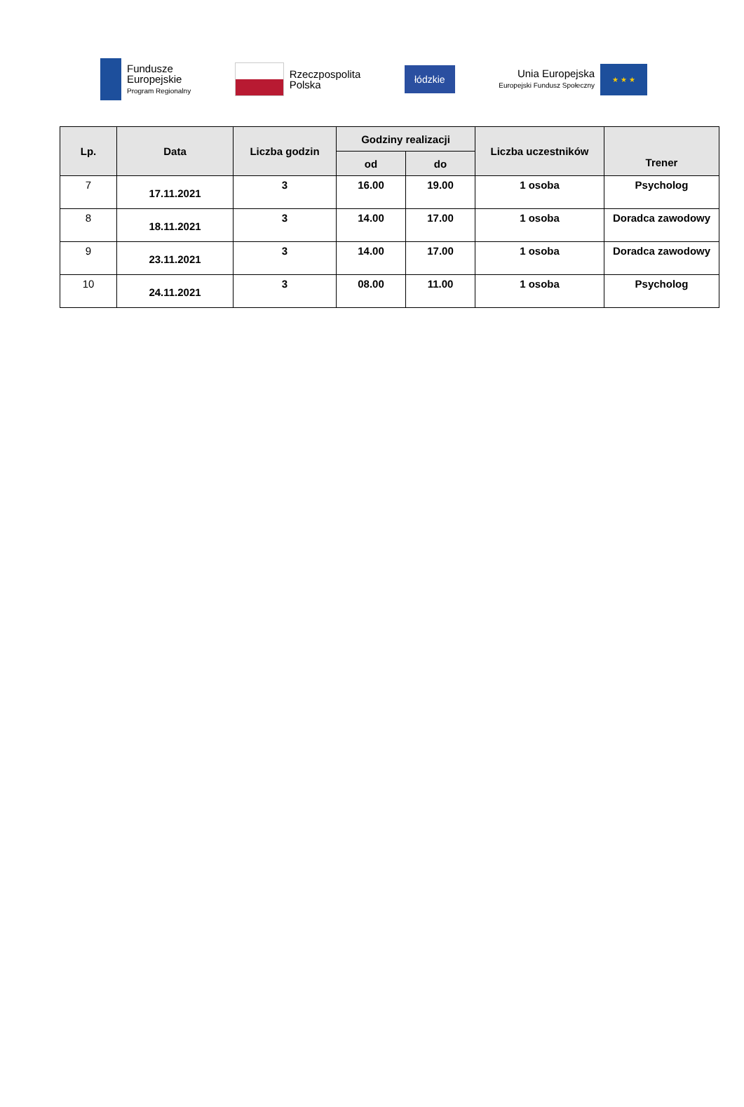Fundusze
Europejskie
Program Regionalny
Rzeczpospolita
Polska
łódzkie
Unia Europejska
Europejski Fundusz Społeczny
★ ★ ★
| Lp. | Data | Liczba godzin | Godziny realizacji | | Liczba uczestników | Trener |
| --- | --- | --- | --- | --- | --- | --- |
| | | | od | do | | |
| 7 | 17.11.2021 | 3 | 16.00 | 19.00 | 1 osoba | Psycholog |
| 8 | 18.11.2021 | 3 | 14.00 | 17.00 | 1 osoba | Doradca zawodowy |
| 9 | 23.11.2021 | 3 | 14.00 | 17.00 | 1 osoba | Doradca zawodowy |
| 10 | 24.11.2021 | 3 | 08.00 | 11.00 | 1 osoba | Psycholog |